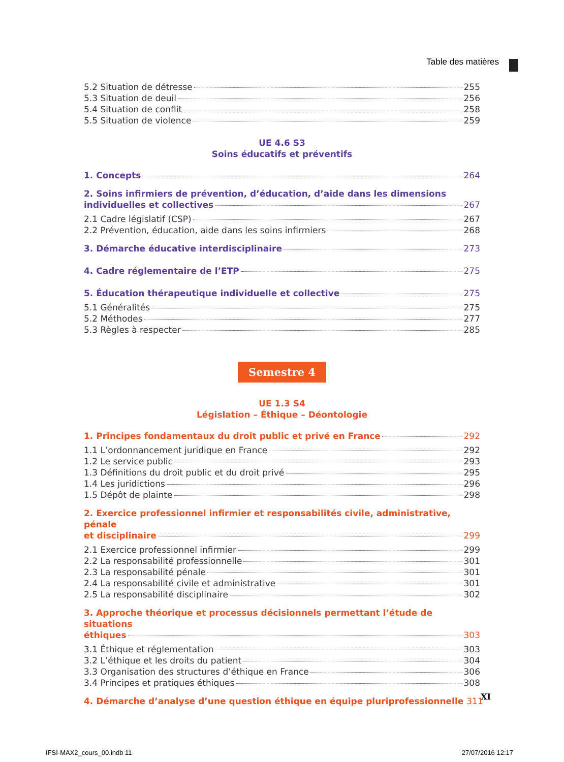Table des matières
5.2 Situation de détresse 255
5.3 Situation de deuil 256
5.4 Situation de conflit 258
5.5 Situation de violence 259
UE 4.6 S3
Soins éducatifs et préventifs
1. Concepts 264
2. Soins infirmiers de prévention, d’éducation, d’aide dans les dimensions
individuelles et collectives 267
2.1 Cadre législatif (CSP) 267
2.2 Prévention, éducation, aide dans les soins infirmiers 268
3. Démarche éducative interdisciplinaire 273
4. Cadre réglementaire de l’ETP 275
5. Éducation thérapeutique individuelle et collective 275
5.1 Généralités 275
5.2 Méthodes 277
5.3 Règles à respecter 285
Semestre 4
UE 1.3 S4
Législation – Éthique – Déontologie
1. Principes fondamentaux du droit public et privé en France 292
1.1 L’ordonnancement juridique en France 292
1.2 Le service public 293
1.3 Définitions du droit public et du droit privé 295
1.4 Les juridictions 296
1.5 Dépôt de plainte 298
2. Exercice professionnel infirmier et responsabilités civile, administrative, pénale
et disciplinaire 299
2.1 Exercice professionnel infirmier 299
2.2 La responsabilité professionnelle 301
2.3 La responsabilité pénale 301
2.4 La responsabilité civile et administrative 301
2.5 La responsabilité disciplinaire 302
3. Approche théorique et processus décisionnels permettant l’étude de situations
éthiques 303
3.1 Éthique et réglementation 303
3.2 L’éthique et les droits du patient 304
3.3 Organisation des structures d’éthique en France 306
3.4 Principes et pratiques éthiques 308
4. Démarche d’analyse d’une question éthique en équipe pluriprofessionnelle 311
XI
IFSI-MAX2_cours_00.indb 11 27/07/2016 12:17